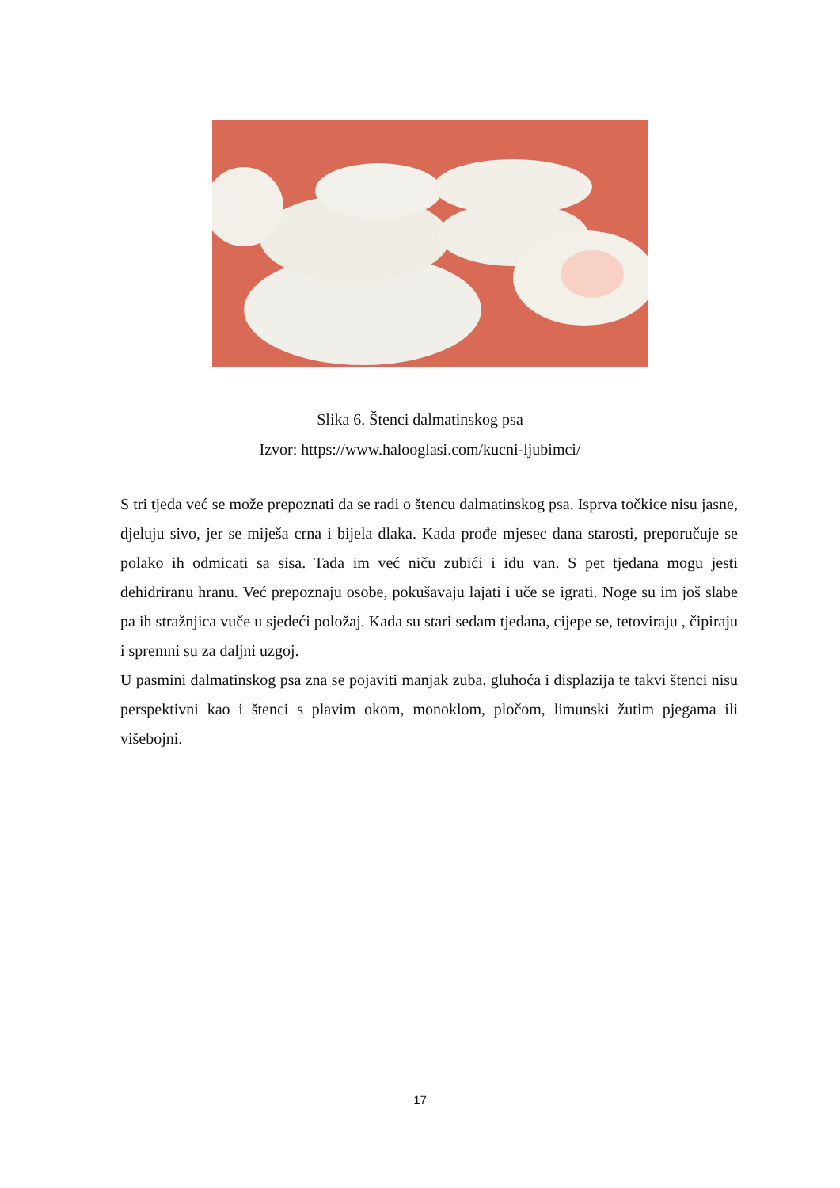Slika 6. Štenci dalmatinskog psa
Izvor: https://www.halooglasi.com/kucni-ljubimci/
S tri tjeda već se može prepoznati da se radi o štencu dalmatinskog psa. Isprva točkice nisu jasne, djeluju sivo, jer se miješa crna i bijela dlaka. Kada prođe mjesec dana starosti, preporučuje se polako ih odmicati sa sisa. Tada im već niču zubići i idu van. S pet tjedana mogu jesti dehidriranu hranu. Već prepoznaju osobe, pokušavaju lajati i uče se igrati. Noge su im još slabe pa ih stražnjica vuče u sjedeći položaj. Kada su stari sedam tjedana, cijepe se, tetoviraju , čipiraju i spremni su za daljni uzgoj.
U pasmini dalmatinskog psa zna se pojaviti manjak zuba, gluhoća i displazija te takvi štenci nisu perspektivni kao i štenci s plavim okom, monoklom, pločom, limunski žutim pjegama ili višebojni.
17